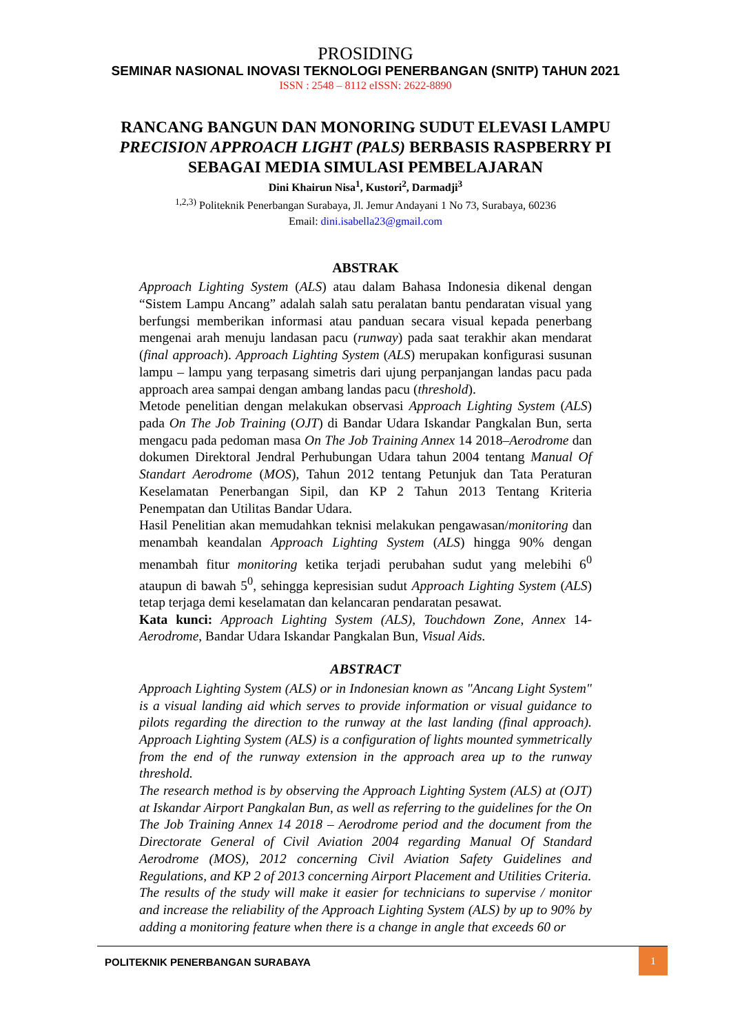PROSIDING
SEMINAR NASIONAL INOVASI TEKNOLOGI PENERBANGAN (SNITP) TAHUN 2021
ISSN : 2548 – 8112 eISSN: 2622-8890
RANCANG BANGUN DAN MONORING SUDUT ELEVASI LAMPU
PRECISION APPROACH LIGHT (PALS) BERBASIS RASPBERRY PI
SEBAGAI MEDIA SIMULASI PEMBELAJARAN
Dini Khairun Nisa<sup>1</sup>, Kustori<sup>2</sup>, Darmadji<sup>3</sup>
<sup>1,2,3)</sup> Politeknik Penerbangan Surabaya, Jl. Jemur Andayani 1 No 73, Surabaya, 60236
Email: dini.isabella23@gmail.com
ABSTRAK
Approach Lighting System (ALS) atau dalam Bahasa Indonesia dikenal dengan “Sistem Lampu Ancang” adalah salah satu peralatan bantu pendaratan visual yang berfungsi memberikan informasi atau panduan secara visual kepada penerbang mengenai arah menuju landasan pacu (runway) pada saat terakhir akan mendarat (final approach). Approach Lighting System (ALS) merupakan konfigurasi susunan lampu – lampu yang terpasang simetris dari ujung perpanjangan landas pacu pada approach area sampai dengan ambang landas pacu (threshold).
Metode penelitian dengan melakukan observasi Approach Lighting System (ALS) pada On The Job Training (OJT) di Bandar Udara Iskandar Pangkalan Bun, serta mengacu pada pedoman masa On The Job Training Annex 14 2018–Aerodrome dan dokumen Direktoral Jendral Perhubungan Udara tahun 2004 tentang Manual Of Standart Aerodrome (MOS), Tahun 2012 tentang Petunjuk dan Tata Peraturan Keselamatan Penerbangan Sipil, dan KP 2 Tahun 2013 Tentang Kriteria Penempatan dan Utilitas Bandar Udara.
Hasil Penelitian akan memudahkan teknisi melakukan pengawasan/monitoring dan menambah keandalan Approach Lighting System (ALS) hingga 90% dengan menambah fitur monitoring ketika terjadi perubahan sudut yang melebihi 6<sup>0</sup> ataupun di bawah 5<sup>0</sup>, sehingga kepresisian sudut Approach Lighting System (ALS) tetap terjaga demi keselamatan dan kelancaran pendaratan pesawat.
Kata kunci: Approach Lighting System (ALS), Touchdown Zone, Annex 14-Aerodrome, Bandar Udara Iskandar Pangkalan Bun, Visual Aids.
ABSTRACT
Approach Lighting System (ALS) or in Indonesian known as "Ancang Light System" is a visual landing aid which serves to provide information or visual guidance to pilots regarding the direction to the runway at the last landing (final approach). Approach Lighting System (ALS) is a configuration of lights mounted symmetrically from the end of the runway extension in the approach area up to the runway threshold.
The research method is by observing the Approach Lighting System (ALS) at (OJT) at Iskandar Airport Pangkalan Bun, as well as referring to the guidelines for the On The Job Training Annex 14 2018 – Aerodrome period and the document from the Directorate General of Civil Aviation 2004 regarding Manual Of Standard Aerodrome (MOS), 2012 concerning Civil Aviation Safety Guidelines and Regulations, and KP 2 of 2013 concerning Airport Placement and Utilities Criteria.
The results of the study will make it easier for technicians to supervise / monitor and increase the reliability of the Approach Lighting System (ALS) by up to 90% by adding a monitoring feature when there is a change in angle that exceeds 60 or
POLITEKNIK PENERBANGAN SURABAYA
1